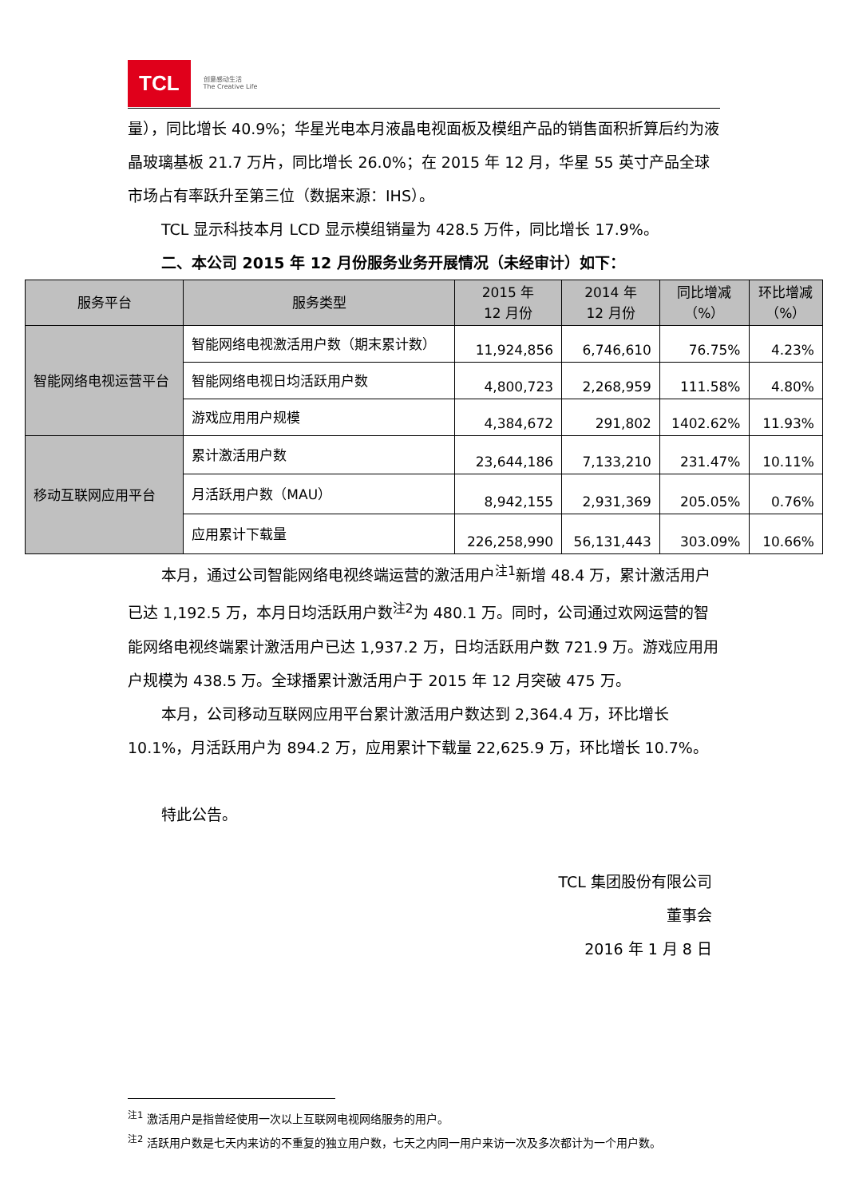TCL 创意感动生活
The Creative Life
量），同比增长 40.9%；华星光电本月液晶电视面板及模组产品的销售面积折算后约为液晶玻璃基板 21.7 万片，同比增长 26.0%；在 2015 年 12 月，华星 55 英寸产品全球市场占有率跃升至第三位（数据来源：IHS）。
TCL 显示科技本月 LCD 显示模组销量为 428.5 万件，同比增长 17.9%。
二、本公司 2015 年 12 月份服务业务开展情况（未经审计）如下：
| 服务平台 | 服务类型 | 2015 年 12 月份 | 2014 年 12 月份 | 同比增减 （%） | 环比增减 （%） |
| --- | --- | --- | --- | --- | --- |
| 智能网络电视运营平台 | 智能网络电视激活用户数（期末累计数） | 11,924,856 | 6,746,610 | 76.75% | 4.23% |
| | 智能网络电视日均活跃用户数 | 4,800,723 | 2,268,959 | 111.58% | 4.80% |
| | 游戏应用用户规模 | 4,384,672 | 291,802 | 1402.62% | 11.93% |
| 移动互联网应用平台 | 累计激活用户数 | 23,644,186 | 7,133,210 | 231.47% | 10.11% |
| | 月活跃用户数（MAU） | 8,942,155 | 2,931,369 | 205.05% | 0.76% |
| | 应用累计下载量 | 226,258,990 | 56,131,443 | 303.09% | 10.66% |
本月，通过公司智能网络电视终端运营的激活用户<sup>注1</sup>新增 48.4 万，累计激活用户已达 1,192.5 万，本月日均活跃用户数<sup>注2</sup>为 480.1 万。同时，公司通过欢网运营的智能网络电视终端累计激活用户已达 1,937.2 万，日均活跃用户数 721.9 万。游戏应用用户规模为 438.5 万。全球播累计激活用户于 2015 年 12 月突破 475 万。
本月，公司移动互联网应用平台累计激活用户数达到 2,364.4 万，环比增长 10.1%，月活跃用户为 894.2 万，应用累计下载量 22,625.9 万，环比增长 10.7%。
特此公告。
TCL 集团股份有限公司
董事会
2016 年 1 月 8 日
<sup>注1</sup> 激活用户是指曾经使用一次以上互联网电视网络服务的用户。
<sup>注2</sup> 活跃用户数是七天内来访的不重复的独立用户数，七天之内同一用户来访一次及多次都计为一个用户数。